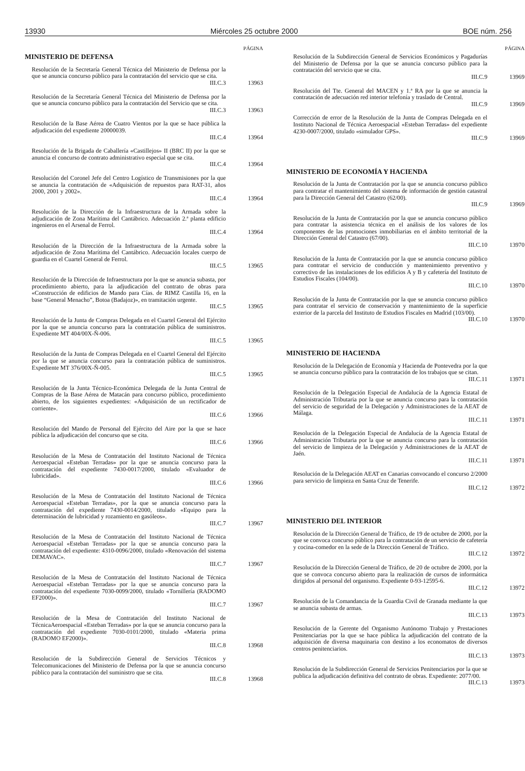13930 Miércoles 25 octubre 2000 BOE núm. 256
PÁGINA
MINISTERIO DE DEFENSA
Resolución de la Secretaría General Técnica del Ministerio de Defensa por la que se anuncia concurso público para la contratación del servicio que se cita.
III.C.3
13963
Resolución de la Secretaría General Técnica del Ministerio de Defensa por la que se anuncia concurso público para la contratación del Servicio que se cita.
III.C.3
13963
Resolución de la Base Aérea de Cuatro Vientos por la que se hace pública la adjudicación del expediente 20000039.
III.C.4
13964
Resolución de la Brigada de Caballería «Castillejos» II (BRC II) por la que se anuncia el concurso de contrato administrativo especial que se cita.
III.C.4
13964
Resolución del Coronel Jefe del Centro Logístico de Transmisiones por la que se anuncia la contratación de «Adquisición de repuestos para RAT-31, años 2000, 2001 y 2002».
III.C.4
13964
Resolución de la Dirección de la Infraestructura de la Armada sobre la adjudicación de Zona Marítima del Cantábrico. Adecuación 2.ª planta edificio ingenieros en el Arsenal de Ferrol.
III.C.4
13964
Resolución de la Dirección de la Infraestructura de la Armada sobre la adjudicación de Zona Marítima del Cantábrico. Adecuación locales cuerpo de guardia en el Cuartel General de Ferrol.
III.C.5
13965
Resolución de la Dirección de Infraestructura por la que se anuncia subasta, por procedimiento abierto, para la adjudicación del contrato de obras para «Construcción de edificios de Mando para Cías. de RIMZ Castilla 16, en la base “General Menacho”, Botoa (Badajoz)», en tramitación urgente.
III.C.5
13965
Resolución de la Junta de Compras Delegada en el Cuartel General del Ejército por la que se anuncia concurso para la contratación pública de suministros. Expediente MT 404/00X-Ñ-006.
III.C.5
13965
Resolución de la Junta de Compras Delegada en el Cuartel General del Ejército por la que se anuncia concurso para la contratación pública de suministros. Expediente MT 376/00X-Ñ-005.
III.C.5
13965
Resolución de la Junta Técnico-Económica Delegada de la Junta Central de Compras de la Base Aérea de Matacán para concurso público, procedimiento abierto, de los siguientes expedientes: «Adquisición de un rectificador de corriente».
III.C.6
13966
Resolución del Mando de Personal del Ejército del Aire por la que se hace pública la adjudicación del concurso que se cita.
III.C.6
13966
Resolución de la Mesa de Contratación del Instituto Nacional de Técnica Aeroespacial «Esteban Terradas» por la que se anuncia concurso para la contratación del expediente 7430-0017/2000, titulado «Evaluador de lubricidad».
III.C.6
13966
Resolución de la Mesa de Contratación del Instituto Nacional de Técnica Aeroespacial «Esteban Terradas», por la que se anuncia concurso para la contratación del expediente 7430-0014/2000, titulado «Equipo para la determinación de lubricidad y rozamiento en gasóleos».
III.C.7
13967
Resolución de la Mesa de Contratación del Instituto Nacional de Técnica Aeroespacial «Esteban Terradas» por la que se anuncia concurso para la contratación del expediente: 4310-0096/2000, titulado «Renovación del sistema DEMAVAC».
III.C.7
13967
Resolución de la Mesa de Contratación del Instituto Nacional de Técnica Aeroespacial «Esteban Terradas» por la que se anuncia concurso para la contratación del expediente 7030-0099/2000, titulado «Tornillería (RADOMO EF2000)».
III.C.7
13967
Resolución de la Mesa de Contratación del Instituto Nacional de TécnicaAeroespacial «Esteban Terradas» por la que se anuncia concurso para la contratación del expediente 7030-0101/2000, titulado «Materia prima (RADOMO EF2000)».
III.C.8
13968
Resolución de la Subdirección General de Servicios Técnicos y Telecomunicaciones del Ministerio de Defensa por la que se anuncia concurso público para la contratación del suministro que se cita.
III.C.8
13968
PÁGINA
Resolución de la Subdirección General de Servicios Económicos y Pagadurías del Ministerio de Defensa por la que se anuncia concurso público para la contratación del servicio que se cita.
III.C.9
13969
Resolución del Tte. General del MACEN y 1.ª RA por la que se anuncia la contratación de adecuación red interior telefonía y traslado de Central.
III.C.9
13969
Corrección de error de la Resolución de la Junta de Compras Delegada en el Instituto Nacional de Técnica Aeroespacial «Esteban Terradas» del expediente 4230-0007/2000, titulado «simulador GPS».
III.C.9
13969
MINISTERIO DE ECONOMÍA Y HACIENDA
Resolución de la Junta de Contratación por la que se anuncia concurso público para contratar el mantenimiento del sistema de información de gestión catastral para la Dirección General del Catastro (62/00).
III.C.9
13969
Resolución de la Junta de Contratación por la que se anuncia concurso público para contratar la asistencia técnica en el análisis de los valores de los componentes de las promociones inmobiliarias en el ámbito territorial de la Dirección General del Catastro (67/00).
III.C.10
13970
Resolución de la Junta de Contratación por la que se anuncia concurso público para contratar el servicio de conducción y mantenimiento preventivo y correctivo de las instalaciones de los edificios A y B y cafetería del Instituto de Estudios Fiscales (104/00).
III.C.10
13970
Resolución de la Junta de Contratación por la que se anuncia concurso público para contratar el servicio de conservación y mantenimiento de la superficie exterior de la parcela del Instituto de Estudios Fiscales en Madrid (103/00).
III.C.10
13970
MINISTERIO DE HACIENDA
Resolución de la Delegación de Economía y Hacienda de Pontevedra por la que se anuncia concurso público para la contratación de los trabajos que se citan.
III.C.11
13971
Resolución de la Delegación Especial de Andalucía de la Agencia Estatal de Administración Tributaria por la que se anuncia concurso para la contratación del servicio de seguridad de la Delegación y Administraciones de la AEAT de Málaga.
III.C.11
13971
Resolución de la Delegación Especial de Andalucía de la Agencia Estatal de Administración Tributaria por la que se anuncia concurso para la contratación del servicio de limpieza de la Delegación y Administraciones de la AEAT de Jaén.
III.C.11
13971
Resolución de la Delegación AEAT en Canarias convocando el concurso 2/2000 para servicio de limpieza en Santa Cruz de Tenerife.
III.C.12
13972
MINISTERIO DEL INTERIOR
Resolución de la Dirección General de Tráfico, de 19 de octubre de 2000, por la que se convoca concurso público para la contratación de un servicio de cafetería y cocina-comedor en la sede de la Dirección General de Tráfico.
III.C.12
13972
Resolución de la Dirección General de Tráfico, de 20 de octubre de 2000, por la que se convoca concurso abierto para la realización de cursos de informática dirigidos al personal del organismo. Expediente 0-93-12595-6.
III.C.12
13972
Resolución de la Comandancia de la Guardia Civil de Granada mediante la que se anuncia subasta de armas.
III.C.13
13973
Resolución de la Gerente del Organismo Autónomo Trabajo y Prestaciones Penitenciarias por la que se hace pública la adjudicación del contrato de la adquisición de diversa maquinaria con destino a los economatos de diversos centros penitenciarios.
III.C.13
13973
Resolución de la Subdirección General de Servicios Penitenciarios por la que se publica la adjudicación definitiva del contrato de obras. Expediente: 2077/00.
III.C.13
13973